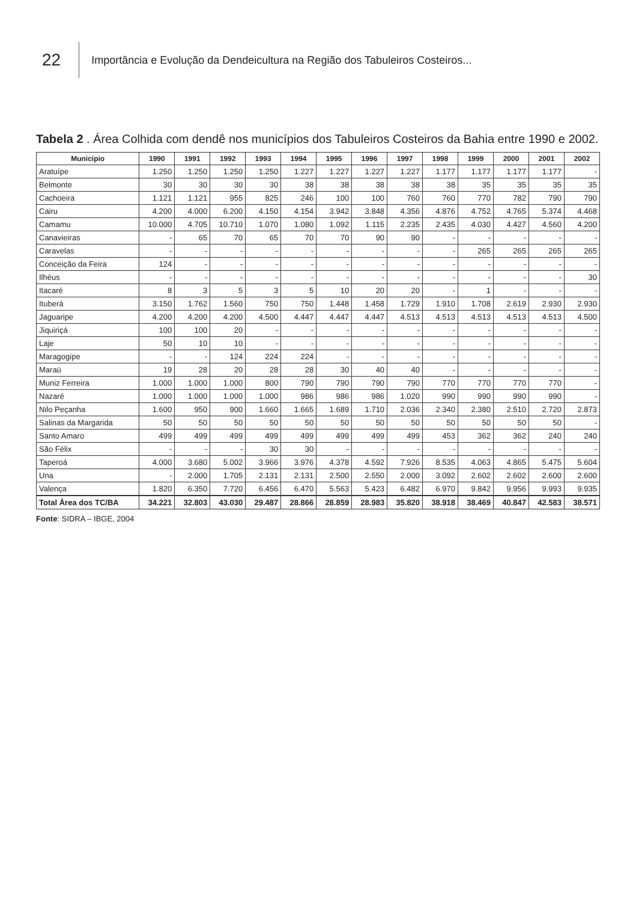22
Importância e Evolução da Dendeicultura na Região dos Tabuleiros Costeiros...
Tabela 2 . Área Colhida com dendê nos municípios dos Tabuleiros Costeiros da Bahia entre 1990 e 2002.
| Município | 1990 | 1991 | 1992 | 1993 | 1994 | 1995 | 1996 | 1997 | 1998 | 1999 | 2000 | 2001 | 2002 |
| --- | --- | --- | --- | --- | --- | --- | --- | --- | --- | --- | --- | --- | --- |
| Aratuípe | 1.250 | 1.250 | 1.250 | 1.250 | 1.227 | 1.227 | 1.227 | 1.227 | 1.177 | 1.177 | 1.177 | 1.177 | - |
| Belmonte | 30 | 30 | 30 | 30 | 38 | 38 | 38 | 38 | 38 | 35 | 35 | 35 | 35 |
| Cachoeira | 1.121 | 1.121 | 955 | 825 | 246 | 100 | 100 | 760 | 760 | 770 | 782 | 790 | 790 |
| Cairu | 4.200 | 4.000 | 6.200 | 4.150 | 4.154 | 3.942 | 3.848 | 4.356 | 4.876 | 4.752 | 4.765 | 5.374 | 4.468 |
| Camamu | 10.000 | 4.705 | 10.710 | 1.070 | 1.080 | 1.092 | 1.115 | 2.235 | 2.435 | 4.030 | 4.427 | 4.560 | 4.200 |
| Canavieiras | - | 65 | 70 | 65 | 70 | 70 | 90 | 90 | - | - | - | - | - |
| Caravelas | - | - | - | - | - | - | - | - | - | 265 | 265 | 265 | 265 |
| Conceição da Feira | 124 | - | - | - | - | - | - | - | - | - | - | - | - |
| Ilhéus | - | - | - | - | - | - | - | - | - | - | - | - | 30 |
| Itacaré | 8 | 3 | 5 | 3 | 5 | 10 | 20 | 20 | - | 1 | - | - | - |
| Ituberá | 3.150 | 1.762 | 1.560 | 750 | 750 | 1.448 | 1.458 | 1.729 | 1.910 | 1.708 | 2.619 | 2.930 | 2.930 |
| Jaguaripe | 4.200 | 4.200 | 4.200 | 4.500 | 4.447 | 4.447 | 4.447 | 4.513 | 4.513 | 4.513 | 4.513 | 4.513 | 4.500 |
| Jiquiriçá | 100 | 100 | 20 | - | - | - | - | - | - | - | - | - | - |
| Laje | 50 | 10 | 10 | - | - | - | - | - | - | - | - | - | - |
| Maragogipe | - | - | 124 | 224 | 224 | - | - | - | - | - | - | - | - |
| Maraú | 19 | 28 | 20 | 28 | 28 | 30 | 40 | 40 | - | - | - | - | - |
| Muniz Ferreira | 1.000 | 1.000 | 1.000 | 800 | 790 | 790 | 790 | 790 | 770 | 770 | 770 | 770 | - |
| Nazaré | 1.000 | 1.000 | 1.000 | 1.000 | 986 | 986 | 986 | 1.020 | 990 | 990 | 990 | 990 | - |
| Nilo Peçanha | 1.600 | 950 | 900 | 1.660 | 1.665 | 1.689 | 1.710 | 2.036 | 2.340 | 2.380 | 2.510 | 2.720 | 2.873 |
| Salinas da Margarida | 50 | 50 | 50 | 50 | 50 | 50 | 50 | 50 | 50 | 50 | 50 | 50 | - |
| Santo Amaro | 499 | 499 | 499 | 499 | 499 | 499 | 499 | 499 | 453 | 362 | 362 | 240 | 240 |
| São Félix | - | - | - | 30 | 30 | - | - | - | - | - | - | - | - |
| Taperoá | 4.000 | 3.680 | 5.002 | 3.966 | 3.976 | 4.378 | 4.592 | 7.926 | 8.535 | 4.063 | 4.865 | 5.475 | 5.604 |
| Una | - | 2.000 | 1.705 | 2.131 | 2.131 | 2.500 | 2.550 | 2.000 | 3.092 | 2.602 | 2.602 | 2.600 | 2.600 |
| Valença | 1.820 | 6.350 | 7.720 | 6.456 | 6.470 | 5.563 | 5.423 | 6.482 | 6.970 | 9.842 | 9.956 | 9.993 | 9.935 |
| Total Área dos TC/BA | 34.221 | 32.803 | 43.030 | 29.487 | 28.866 | 28.859 | 28.983 | 35.820 | 38.918 | 38.469 | 40.847 | 42.583 | 38.571 |
Fonte: SIDRA – IBGE, 2004